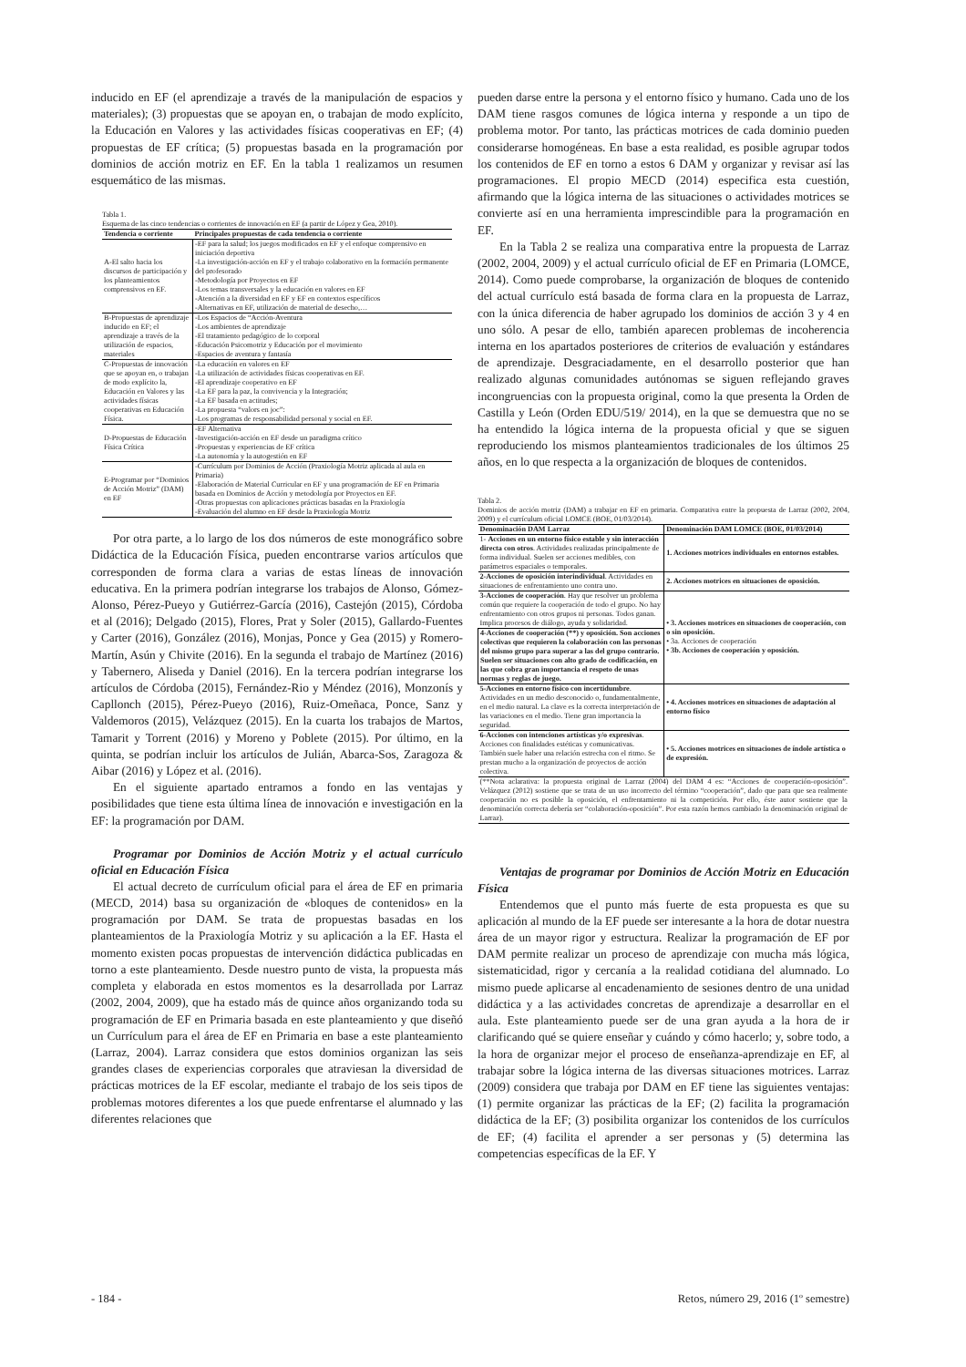inducido en EF (el aprendizaje a través de la manipulación de espacios y materiales); (3) propuestas que se apoyan en, o trabajan de modo explícito, la Educación en Valores y las actividades físicas cooperativas en EF; (4) propuestas de EF crítica; (5) propuestas basada en la programación por dominios de acción motriz en EF. En la tabla 1 realizamos un resumen esquemático de las mismas.
Tabla 1.
Esquema de las cinco tendencias o corrientes de innovación en EF (a partir de López y Gea, 2010).
| Tendencia o corriente | Principales propuestas de cada tendencia o corriente |
| --- | --- |
| A-El salto hacia los discursos de participación y los planteamientos comprensivos en EF. | -EF para la salud; los juegos modificados en EF y el enfoque comprensivo en iniciación deportiva -La investigación-acción en EF y el trabajo colaborativo en la formación permanente del profesorado -Metodología por Proyectos en EF -Los temas transversales y la educación en valores en EF -Atención a la diversidad en EF y EF en contextos específicos -Alternativas en EF, utilización de material de desecho,… |
| B-Propuestas de aprendizaje inducido en EF; el aprendizaje a través de la utilización de espacios, materiales | -Los Espacios de “Acción-Aventura -Los ambientes de aprendizaje -El tratamiento pedagógico de lo corporal -Educación Psicomotriz y Educación por el movimiento -Espacios de aventura y fantasía |
| C-Propuestas de innovación que se apoyan en, o trabajan de modo explícito la, Educación en Valores y las actividades físicas cooperativas en Educación Física. | -La educación en valores en EF -La utilización de actividades físicas cooperativas en EF. -El aprendizaje cooperativo en EF -La EF para la paz, la convivencia y la Integración; -La EF basada en actitudes; -La propuesta “valors en joc”: -Los programas de responsabilidad personal y social en EF. |
| D-Propuestas de Educación Física Crítica | -EF Alternativa -Investigación-acción en EF desde un paradigma crítico -Propuestas y experiencias de EF crítica -La autonomía y la autogestión en EF |
| E-Programar por “Dominios de Acción Motriz” (DAM) en EF | -Currículum por Dominios de Acción (Praxiología Motriz aplicada al aula en Primaria) -Elaboración de Material Curricular en EF y una programación de EF en Primaria basada en Dominios de Acción y metodología por Proyectos en EF. -Otras propuestas con aplicaciones prácticas basadas en la Praxiología -Evaluación del alumno en EF desde la Praxiología Motriz |
Por otra parte, a lo largo de los dos números de este monográfico sobre Didáctica de la Educación Física, pueden encontrarse varios artículos que corresponden de forma clara a varias de estas líneas de innovación educativa. En la primera podrían integrarse los trabajos de Alonso, Gómez-Alonso, Pérez-Pueyo y Gutiérrez-García (2016), Castejón (2015), Córdoba et al (2016); Delgado (2015), Flores, Prat y Soler (2015), Gallardo-Fuentes y Carter (2016), González (2016), Monjas, Ponce y Gea (2015) y Romero-Martín, Asún y Chivite (2016). En la segunda el trabajo de Martínez (2016) y Tabernero, Aliseda y Daniel (2016). En la tercera podrían integrarse los artículos de Córdoba (2015), Fernández-Rio y Méndez (2016), Monzonís y Capllonch (2015), Pérez-Pueyo (2016), Ruiz-Omeñaca, Ponce, Sanz y Valdemoros (2015), Velázquez (2015). En la cuarta los trabajos de Martos, Tamarit y Torrent (2016) y Moreno y Poblete (2015). Por último, en la quinta, se podrían incluir los artículos de Julián, Abarca-Sos, Zaragoza & Aibar (2016) y López et al. (2016).
En el siguiente apartado entramos a fondo en las ventajas y posibilidades que tiene esta última línea de innovación e investigación en la EF: la programación por DAM.
Programar por Dominios de Acción Motriz y el actual currículo oficial en Educación Física
El actual decreto de currículum oficial para el área de EF en primaria (MECD, 2014) basa su organización de «bloques de contenidos» en la programación por DAM. Se trata de propuestas basadas en los planteamientos de la Praxiología Motriz y su aplicación a la EF. Hasta el momento existen pocas propuestas de intervención didáctica publicadas en torno a este planteamiento. Desde nuestro punto de vista, la propuesta más completa y elaborada en estos momentos es la desarrollada por Larraz (2002, 2004, 2009), que ha estado más de quince años organizando toda su programación de EF en Primaria basada en este planteamiento y que diseñó un Currículum para el área de EF en Primaria en base a este planteamiento (Larraz, 2004). Larraz considera que estos dominios organizan las seis grandes clases de experiencias corporales que atraviesan la diversidad de prácticas motrices de la EF escolar, mediante el trabajo de los seis tipos de problemas motores diferentes a los que puede enfrentarse el alumnado y las diferentes relaciones que
pueden darse entre la persona y el entorno físico y humano. Cada uno de los DAM tiene rasgos comunes de lógica interna y responde a un tipo de problema motor. Por tanto, las prácticas motrices de cada dominio pueden considerarse homogéneas. En base a esta realidad, es posible agrupar todos los contenidos de EF en torno a estos 6 DAM y organizar y revisar así las programaciones. El propio MECD (2014) especifica esta cuestión, afirmando que la lógica interna de las situaciones o actividades motrices se convierte así en una herramienta imprescindible para la programación en EF.
En la Tabla 2 se realiza una comparativa entre la propuesta de Larraz (2002, 2004, 2009) y el actual currículo oficial de EF en Primaria (LOMCE, 2014). Como puede comprobarse, la organización de bloques de contenido del actual currículo está basada de forma clara en la propuesta de Larraz, con la única diferencia de haber agrupado los dominios de acción 3 y 4 en uno sólo. A pesar de ello, también aparecen problemas de incoherencia interna en los apartados posteriores de criterios de evaluación y estándares de aprendizaje. Desgraciadamente, en el desarrollo posterior que han realizado algunas comunidades autónomas se siguen reflejando graves incongruencias con la propuesta original, como la que presenta la Orden de Castilla y León (Orden EDU/519/ 2014), en la que se demuestra que no se ha entendido la lógica interna de la propuesta oficial y que se siguen reproduciendo los mismos planteamientos tradicionales de los últimos 25 años, en lo que respecta a la organización de bloques de contenidos.
Tabla 2.
Dominios de acción motriz (DAM) a trabajar en EF en primaria. Comparativa entre la propuesta de Larraz (2002, 2004, 2009) y el currículum oficial LOMCE (BOE, 01/03/2014).
| Denominación DAM Larraz | Denominación DAM LOMCE (BOE, 01/03/2014) |
| --- | --- |
| 1- Acciones en un entorno físico estable y sin interacción directa con otros . Actividades realizadas principalmente de forma individual. Suelen ser acciones medibles, con parámetros espaciales o temporales. | 1. Acciones motrices individuales en entornos estables. |
| 2-Acciones de oposición interindividual . Actividades en situaciones de enfrentamiento uno contra uno. | 2. Acciones motrices en situaciones de oposición. |
| 3-Acciones de cooperación . Hay que resolver un problema común que requiere la cooperación de todo el grupo. No hay enfrentamiento con otros grupos ni personas. Todos ganan. Implica procesos de diálogo, ayuda y solidaridad. | • 3. Acciones motrices en situaciones de cooperación, con o sin oposición. • 3a. Acciones de cooperación • 3b. Acciones de cooperación y oposición. |
| 4-Acciones de cooperación (**) y oposición . Son acciones colectivas que requieren la colaboración con las personas del mismo grupo para superar a las del grupo contrario. Suelen ser situaciones con alto grado de codificación, en las que cobra gran importancia el respeto de unas normas y reglas de juego. | |
| 5-Acciones en entorno físico con incertidumbre . Actividades en un medio desconocido o, fundamentalmente, en el medio natural. La clave es la correcta interpretación de las variaciones en el medio. Tiene gran importancia la seguridad. | • 4. Acciones motrices en situaciones de adaptación al entorno físico |
| 6-Acciones con intenciones artísticas y/o expresivas . Acciones con finalidades estéticas y comunicativas. También suele haber una relación estrecha con el ritmo. Se prestan mucho a la organización de proyectos de acción colectiva. | • 5. Acciones motrices en situaciones de índole artística o de expresión. |
| (**Nota aclarativa: la propuesta original de Larraz (2004) del DAM 4 es: “Acciones de cooperación-oposición”. Velázquez (2012) sostiene que se trata de un uso incorrecto del término “cooperación”, dado que para que sea realmente cooperación no es posible la oposición, el enfrentamiento ni la competición. Por ello, éste autor sostiene que la denominación correcta debería ser “colaboración-oposición”. Por esta razón hemos cambiado la denominación original de Larraz). | |
Ventajas de programar por Dominios de Acción Motriz en Educación Física
Entendemos que el punto más fuerte de esta propuesta es que su aplicación al mundo de la EF puede ser interesante a la hora de dotar nuestra área de un mayor rigor y estructura. Realizar la programación de EF por DAM permite realizar un proceso de aprendizaje con mucha más lógica, sistematicidad, rigor y cercanía a la realidad cotidiana del alumnado. Lo mismo puede aplicarse al encadenamiento de sesiones dentro de una unidad didáctica y a las actividades concretas de aprendizaje a desarrollar en el aula. Este planteamiento puede ser de una gran ayuda a la hora de ir clarificando qué se quiere enseñar y cuándo y cómo hacerlo; y, sobre todo, a la hora de organizar mejor el proceso de enseñanza-aprendizaje en EF, al trabajar sobre la lógica interna de las diversas situaciones motrices. Larraz (2009) considera que trabaja por DAM en EF tiene las siguientes ventajas: (1) permite organizar las prácticas de la EF; (2) facilita la programación didáctica de la EF; (3) posibilita organizar los contenidos de los currículos de EF; (4) facilita el aprender a ser personas y (5) determina las competencias específicas de la EF. Y
- 184 - Retos, número 29, 2016 (1º semestre)